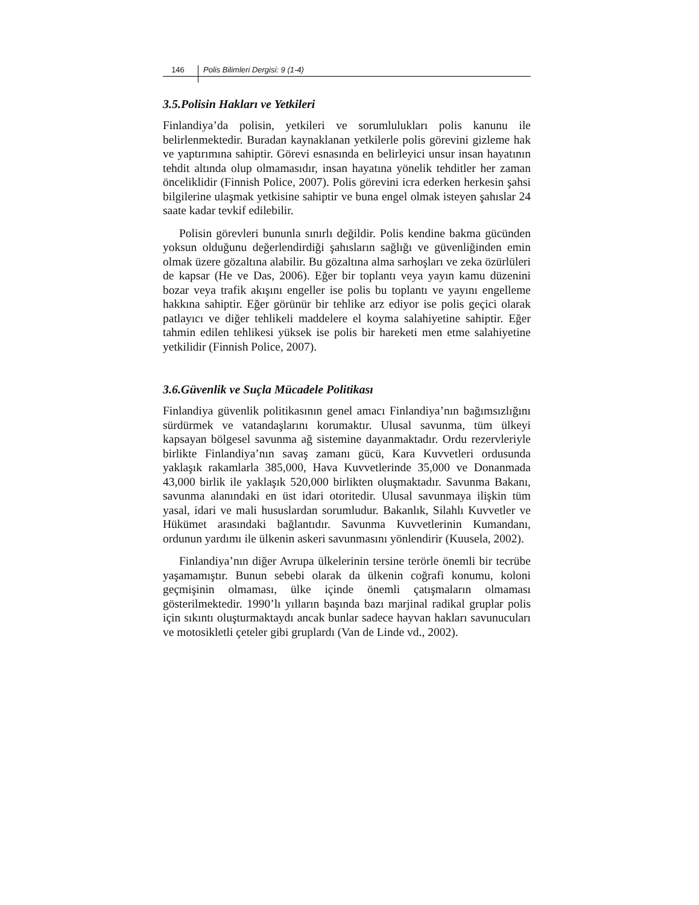146 Polis Bilimleri Dergisi: 9 (1-4)
3.5.Polisin Hakları ve Yetkileri
Finlandiya’da polisin, yetkileri ve sorumlulukları polis kanunu ile belirlenmektedir. Buradan kaynaklanan yetkilerle polis görevini gizleme hak ve yaptırımına sahiptir. Görevi esnasında en belirleyici unsur insan hayatının tehdit altında olup olmamasıdır, insan hayatına yönelik tehditler her zaman önceliklidir (Finnish Police, 2007). Polis görevini icra ederken herkesin şahsi bilgilerine ulaşmak yetkisine sahiptir ve buna engel olmak isteyen şahıslar 24 saate kadar tevkif edilebilir.
Polisin görevleri bununla sınırlı değildir. Polis kendine bakma gücünden yoksun olduğunu değerlendirdiği şahısların sağlığı ve güvenliğinden emin olmak üzere gözaltına alabilir. Bu gözaltına alma sarhoşları ve zeka özürlüleri de kapsar (He ve Das, 2006). Eğer bir toplantı veya yayın kamu düzenini bozar veya trafik akışını engeller ise polis bu toplantı ve yayını engelleme hakkına sahiptir. Eğer görünür bir tehlike arz ediyor ise polis geçici olarak patlayıcı ve diğer tehlikeli maddelere el koyma salahiyetine sahiptir. Eğer tahmin edilen tehlikesi yüksek ise polis bir hareketi men etme salahiyetine yetkilidir (Finnish Police, 2007).
3.6.Güvenlik ve Suçla Mücadele Politikası
Finlandiya güvenlik politikasının genel amacı Finlandiya’nın bağımsızlığını sürdürmek ve vatandaşlarını korumaktır. Ulusal savunma, tüm ülkeyi kapsayan bölgesel savunma ağ sistemine dayanmaktadır. Ordu rezervleriyle birlikte Finlandiya’nın savaş zamanı gücü, Kara Kuvvetleri ordusunda yaklaşık rakamlarla 385,000, Hava Kuvvetlerinde 35,000 ve Donanmada 43,000 birlik ile yaklaşık 520,000 birlikten oluşmaktadır. Savunma Bakanı, savunma alanındaki en üst idari otoritedir. Ulusal savunmaya ilişkin tüm yasal, idari ve mali hususlardan sorumludur. Bakanlık, Silahlı Kuvvetler ve Hükümet arasındaki bağlantıdır. Savunma Kuvvetlerinin Kumandanı, ordunun yardımı ile ülkenin askeri savunmasını yönlendirir (Kuusela, 2002).
Finlandiya’nın diğer Avrupa ülkelerinin tersine terörle önemli bir tecrübe yaşamamıştır. Bunun sebebi olarak da ülkenin coğrafi konumu, koloni geçmişinin olmaması, ülke içinde önemli çatışmaların olmaması gösterilmektedir. 1990’lı yılların başında bazı marjinal radikal gruplar polis için sıkıntı oluşturmaktaydı ancak bunlar sadece hayvan hakları savunucuları ve motosikletli çeteler gibi gruplardı (Van de Linde vd., 2002).